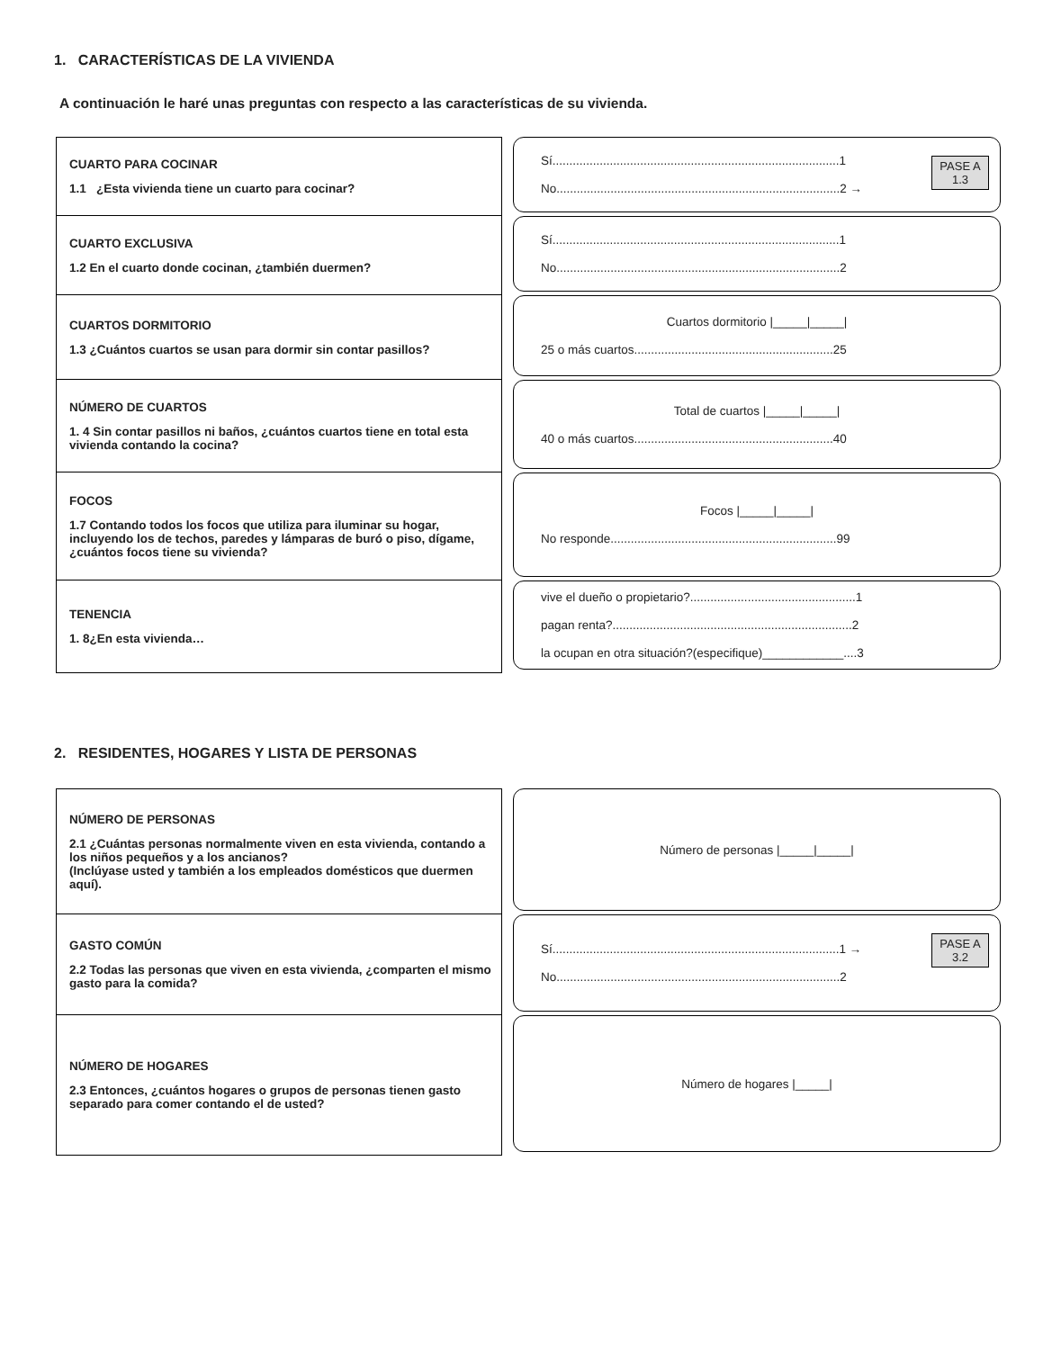1. CARACTERÍSTICAS DE LA VIVIENDA
A continuación le haré unas preguntas con respecto a las características de su vivienda.
CUARTO PARA COCINAR
1.1 ¿Esta vivienda tiene un cuarto para cocinar?
Sí.....................................................................................1
No....................................................................................2 →
PASE A
1.3
CUARTO EXCLUSIVA
1.2 En el cuarto donde cocinan, ¿también duermen?
Sí.....................................................................................1
No....................................................................................2
CUARTOS DORMITORIO
1.3 ¿Cuántos cuartos se usan para dormir sin contar pasillos?
Cuartos dormitorio |_____|_____|
25 o más cuartos...........................................................25
NÚMERO DE CUARTOS
1. 4 Sin contar pasillos ni baños, ¿cuántos cuartos tiene en total esta vivienda contando la cocina?
Total de cuartos |_____|_____|
40 o más cuartos...........................................................40
FOCOS
1.7 Contando todos los focos que utiliza para iluminar su hogar, incluyendo los de techos, paredes y lámparas de buró o piso, dígame, ¿cuántos focos tiene su vivienda?
Focos |_____|_____|
No responde...................................................................99
TENENCIA
1. 8¿En esta vivienda…
vive el dueño o propietario?.................................................1
pagan renta?.......................................................................2
la ocupan en otra situación?(especifique)____________....3
2. RESIDENTES, HOGARES Y LISTA DE PERSONAS
NÚMERO DE PERSONAS
2.1 ¿Cuántas personas normalmente viven en esta vivienda, contando a los niños pequeños y a los ancianos?
(Inclúyase usted y también a los empleados domésticos que duermen aquí).
Número de personas |_____|_____|
GASTO COMÚN
2.2 Todas las personas que viven en esta vivienda, ¿comparten el mismo gasto para la comida?
Sí.....................................................................................1 →
No....................................................................................2
PASE A
3.2
NÚMERO DE HOGARES
2.3 Entonces, ¿cuántos hogares o grupos de personas tienen gasto separado para comer contando el de usted?
Número de hogares |_____|